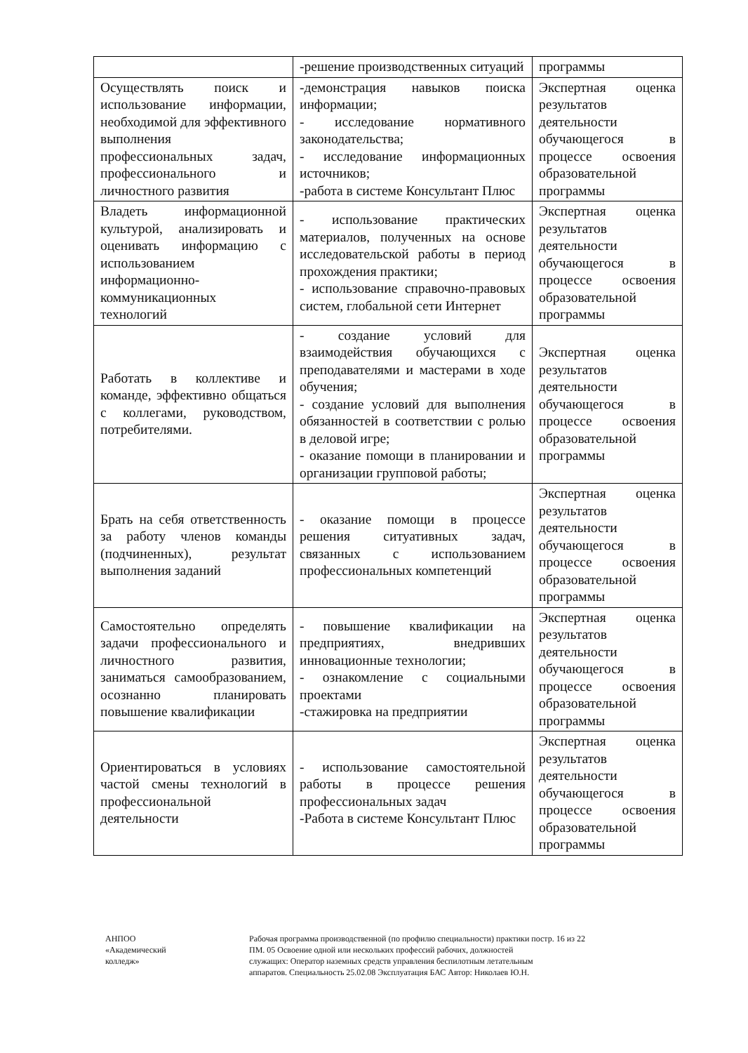| | -решение производственных ситуаций | программы |
| Осуществлять поиск и использование информации, необходимой для эффективного выполнения профессиональных задач, профессионального и личностного развития | -демонстрация навыков поиска информации; - исследование нормативного законодательства; - исследование информационных источников; -работа в системе Консультант Плюс | Экспертная оценка результатов деятельности обучающегося в процессе освоения образовательной программы |
| Владеть информационной культурой, анализировать и оценивать информацию с использованием информационно-коммуникационных технологий | - использование практических материалов, полученных на основе исследовательской работы в период прохождения практики; - использование справочно-правовых систем, глобальной сети Интернет | Экспертная оценка результатов деятельности обучающегося в процессе освоения образовательной программы |
| Работать в коллективе и команде, эффективно общаться с коллегами, руководством, потребителями. | - создание условий для взаимодействия обучающихся с преподавателями и мастерами в ходе обучения; - создание условий для выполнения обязанностей в соответствии с ролью в деловой игре; - оказание помощи в планировании и организации групповой работы; | Экспертная оценка результатов деятельности обучающегося в процессе освоения образовательной программы |
| Брать на себя ответственность за работу членов команды (подчиненных), результат выполнения заданий | - оказание помощи в процессе решения ситуативных задач, связанных с использованием профессиональных компетенций | Экспертная оценка результатов деятельности обучающегося в процессе освоения образовательной программы |
| Самостоятельно определять задачи профессионального и личностного развития, заниматься самообразованием, осознанно планировать повышение квалификации | - повышение квалификации на предприятиях, внедривших инновационные технологии; - ознакомление с социальными проектами -стажировка на предприятии | Экспертная оценка результатов деятельности обучающегося в процессе освоения образовательной программы |
| Ориентироваться в условиях частой смены технологий в профессиональной деятельности | - использование самостоятельной работы в процессе решения профессиональных задач -Работа в системе Консультант Плюс | Экспертная оценка результатов деятельности обучающегося в процессе освоения образовательной программы |
АНПОО
«Академический
колледж»
Рабочая программа производственной (по профилю специальности) практики по ПМ. 05 Освоение одной или нескольких профессий рабочих, должностей служащих: Оператор наземных средств управления беспилотным летательным аппаратов. Специальность 25.02.08 Эксплуатация БАС Автор: Николаев Ю.Н.
стр. 16 из 22